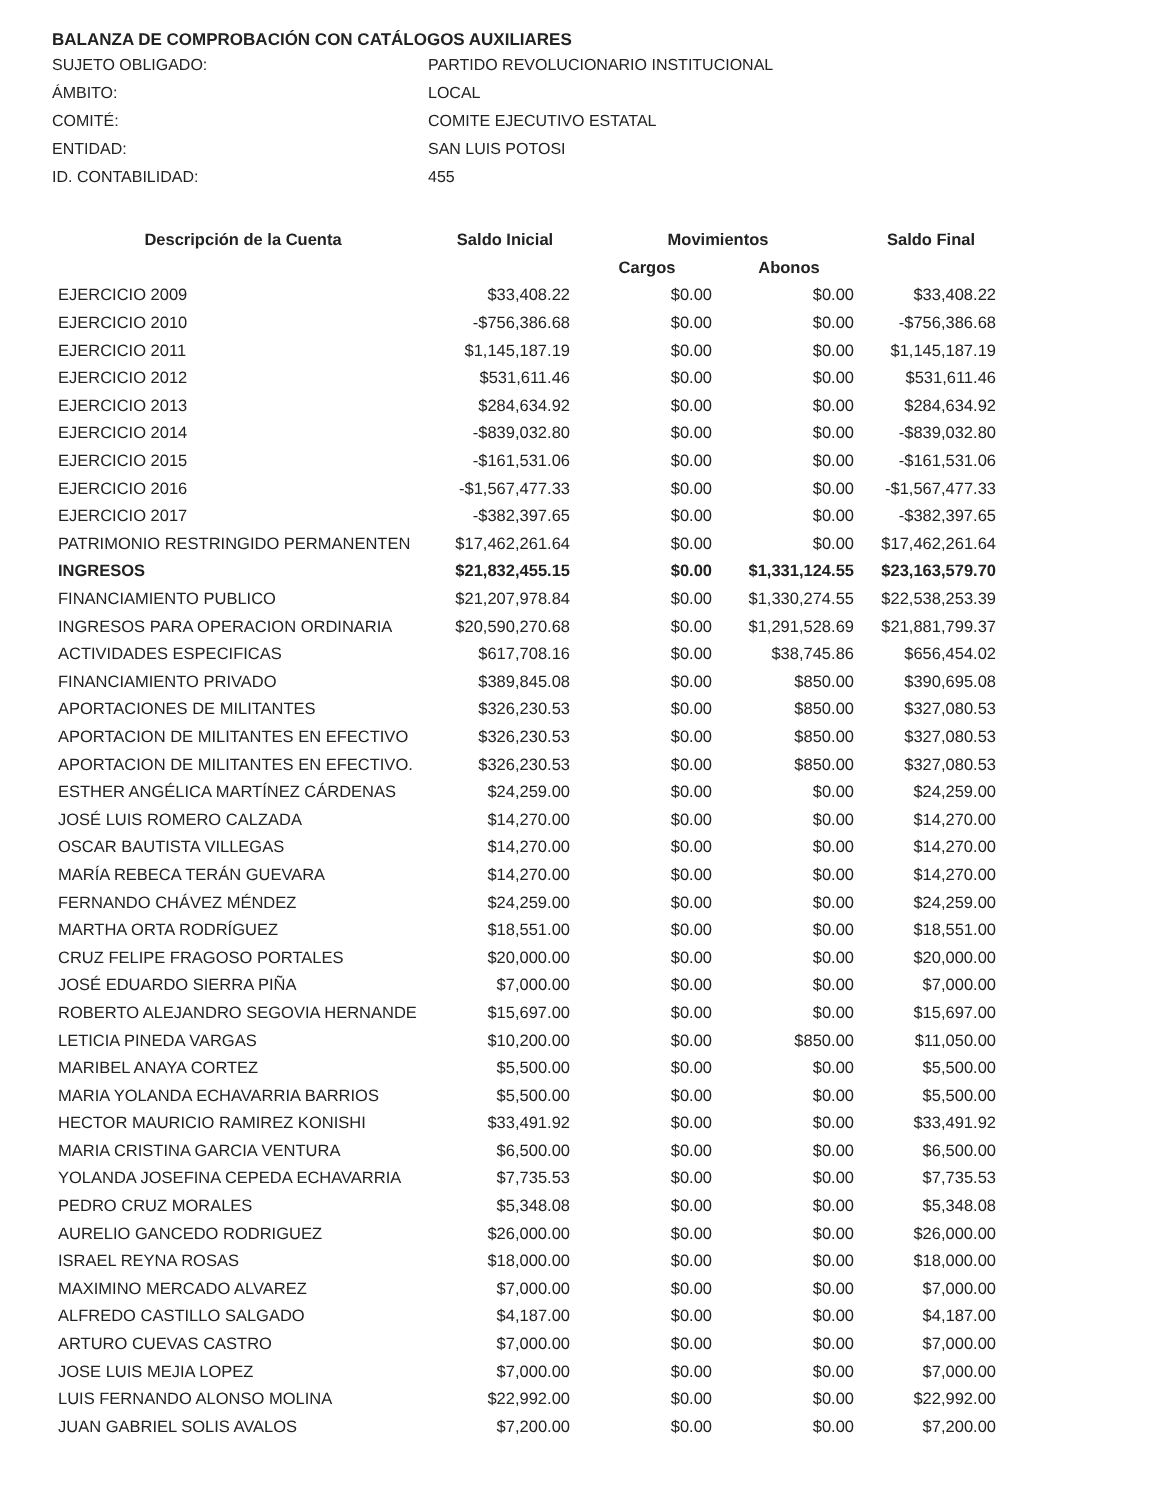BALANZA DE COMPROBACIÓN CON CATÁLOGOS AUXILIARES
SUJETO OBLIGADO: PARTIDO REVOLUCIONARIO INSTITUCIONAL
ÁMBITO: LOCAL
COMITÉ: COMITE EJECUTIVO ESTATAL
ENTIDAD: SAN LUIS POTOSI
ID. CONTABILIDAD: 455
| Descripción de la Cuenta | Saldo Inicial | Movimientos | | Saldo Final |
| --- | --- | --- | --- | --- |
| | | Cargos | Abonos | |
| EJERCICIO 2009 | $33,408.22 | $0.00 | $0.00 | $33,408.22 |
| EJERCICIO 2010 | -$756,386.68 | $0.00 | $0.00 | -$756,386.68 |
| EJERCICIO 2011 | $1,145,187.19 | $0.00 | $0.00 | $1,145,187.19 |
| EJERCICIO 2012 | $531,611.46 | $0.00 | $0.00 | $531,611.46 |
| EJERCICIO 2013 | $284,634.92 | $0.00 | $0.00 | $284,634.92 |
| EJERCICIO 2014 | -$839,032.80 | $0.00 | $0.00 | -$839,032.80 |
| EJERCICIO 2015 | -$161,531.06 | $0.00 | $0.00 | -$161,531.06 |
| EJERCICIO 2016 | -$1,567,477.33 | $0.00 | $0.00 | -$1,567,477.33 |
| EJERCICIO 2017 | -$382,397.65 | $0.00 | $0.00 | -$382,397.65 |
| PATRIMONIO RESTRINGIDO PERMANENTEN | $17,462,261.64 | $0.00 | $0.00 | $17,462,261.64 |
| INGRESOS | $21,832,455.15 | $0.00 | $1,331,124.55 | $23,163,579.70 |
| FINANCIAMIENTO PUBLICO | $21,207,978.84 | $0.00 | $1,330,274.55 | $22,538,253.39 |
| INGRESOS PARA OPERACION ORDINARIA | $20,590,270.68 | $0.00 | $1,291,528.69 | $21,881,799.37 |
| ACTIVIDADES ESPECIFICAS | $617,708.16 | $0.00 | $38,745.86 | $656,454.02 |
| FINANCIAMIENTO PRIVADO | $389,845.08 | $0.00 | $850.00 | $390,695.08 |
| APORTACIONES DE MILITANTES | $326,230.53 | $0.00 | $850.00 | $327,080.53 |
| APORTACION DE MILITANTES EN EFECTIVO | $326,230.53 | $0.00 | $850.00 | $327,080.53 |
| APORTACION DE MILITANTES EN EFECTIVO. | $326,230.53 | $0.00 | $850.00 | $327,080.53 |
| ESTHER ANGÉLICA MARTÍNEZ CÁRDENAS | $24,259.00 | $0.00 | $0.00 | $24,259.00 |
| JOSÉ LUIS ROMERO CALZADA | $14,270.00 | $0.00 | $0.00 | $14,270.00 |
| OSCAR BAUTISTA VILLEGAS | $14,270.00 | $0.00 | $0.00 | $14,270.00 |
| MARÍA REBECA TERÁN GUEVARA | $14,270.00 | $0.00 | $0.00 | $14,270.00 |
| FERNANDO CHÁVEZ MÉNDEZ | $24,259.00 | $0.00 | $0.00 | $24,259.00 |
| MARTHA ORTA RODRÍGUEZ | $18,551.00 | $0.00 | $0.00 | $18,551.00 |
| CRUZ FELIPE FRAGOSO PORTALES | $20,000.00 | $0.00 | $0.00 | $20,000.00 |
| JOSÉ EDUARDO SIERRA PIÑA | $7,000.00 | $0.00 | $0.00 | $7,000.00 |
| ROBERTO ALEJANDRO SEGOVIA HERNANDE | $15,697.00 | $0.00 | $0.00 | $15,697.00 |
| LETICIA PINEDA VARGAS | $10,200.00 | $0.00 | $850.00 | $11,050.00 |
| MARIBEL ANAYA CORTEZ | $5,500.00 | $0.00 | $0.00 | $5,500.00 |
| MARIA YOLANDA ECHAVARRIA BARRIOS | $5,500.00 | $0.00 | $0.00 | $5,500.00 |
| HECTOR MAURICIO RAMIREZ KONISHI | $33,491.92 | $0.00 | $0.00 | $33,491.92 |
| MARIA CRISTINA GARCIA VENTURA | $6,500.00 | $0.00 | $0.00 | $6,500.00 |
| YOLANDA JOSEFINA CEPEDA ECHAVARRIA | $7,735.53 | $0.00 | $0.00 | $7,735.53 |
| PEDRO CRUZ MORALES | $5,348.08 | $0.00 | $0.00 | $5,348.08 |
| AURELIO GANCEDO RODRIGUEZ | $26,000.00 | $0.00 | $0.00 | $26,000.00 |
| ISRAEL REYNA ROSAS | $18,000.00 | $0.00 | $0.00 | $18,000.00 |
| MAXIMINO MERCADO ALVAREZ | $7,000.00 | $0.00 | $0.00 | $7,000.00 |
| ALFREDO CASTILLO SALGADO | $4,187.00 | $0.00 | $0.00 | $4,187.00 |
| ARTURO CUEVAS CASTRO | $7,000.00 | $0.00 | $0.00 | $7,000.00 |
| JOSE LUIS MEJIA LOPEZ | $7,000.00 | $0.00 | $0.00 | $7,000.00 |
| LUIS FERNANDO ALONSO MOLINA | $22,992.00 | $0.00 | $0.00 | $22,992.00 |
| JUAN GABRIEL SOLIS AVALOS | $7,200.00 | $0.00 | $0.00 | $7,200.00 |